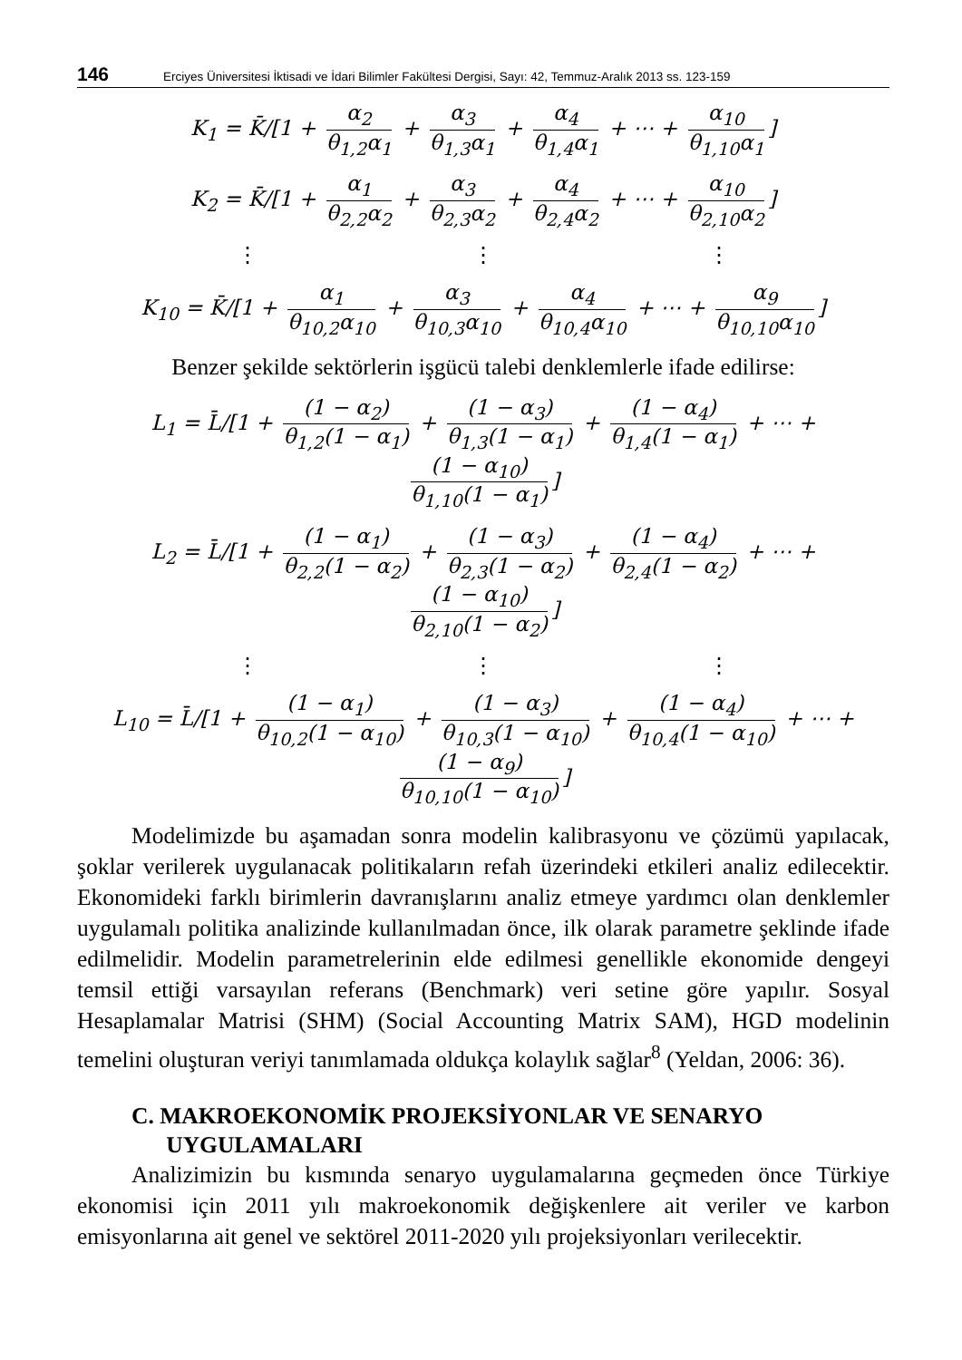146 Erciyes Üniversitesi İktisadi ve İdari Bilimler Fakültesi Dergisi, Sayı: 42, Temmuz-Aralık 2013 ss. 123-159
K<sub>1</sub> = K̄/[1 + α<sub>2</sub> θ<sub>1,2</sub>α<sub>1</sub> + α<sub>3</sub> θ<sub>1,3</sub>α<sub>1</sub> + α<sub>4</sub> θ<sub>1,4</sub>α<sub>1</sub> + ⋯ + α<sub>10</sub> θ<sub>1,10</sub>α<sub>1</sub>]
K<sub>2</sub> = K̄/[1 + α<sub>1</sub> θ<sub>2,2</sub>α<sub>2</sub> + α<sub>3</sub> θ<sub>2,3</sub>α<sub>2</sub> + α<sub>4</sub> θ<sub>2,4</sub>α<sub>2</sub> + ⋯ + α<sub>10</sub> θ<sub>2,10</sub>α<sub>2</sub>]
⋮ ⋮ ⋮
K<sub>10</sub> = K̄/[1 + α<sub>1</sub> θ<sub>10,2</sub>α<sub>10</sub> + α<sub>3</sub> θ<sub>10,3</sub>α<sub>10</sub> + α<sub>4</sub> θ<sub>10,4</sub>α<sub>10</sub> + ⋯ + α<sub>9</sub> θ<sub>10,10</sub>α<sub>10</sub>]
Benzer şekilde sektörlerin işgücü talebi denklemlerle ifade edilirse:
L<sub>1</sub> = L̄/[1 + (1 − α<sub>2</sub>) θ<sub>1,2</sub>(1 − α<sub>1</sub>) + (1 − α<sub>3</sub>) θ<sub>1,3</sub>(1 − α<sub>1</sub>) + (1 − α<sub>4</sub>) θ<sub>1,4</sub>(1 − α<sub>1</sub>) + ⋯ + (1 − α<sub>10</sub>) θ<sub>1,10</sub>(1 − α<sub>1</sub>)]
L<sub>2</sub> = L̄/[1 + (1 − α<sub>1</sub>) θ<sub>2,2</sub>(1 − α<sub>2</sub>) + (1 − α<sub>3</sub>) θ<sub>2,3</sub>(1 − α<sub>2</sub>) + (1 − α<sub>4</sub>) θ<sub>2,4</sub>(1 − α<sub>2</sub>) + ⋯ + (1 − α<sub>10</sub>) θ<sub>2,10</sub>(1 − α<sub>2</sub>)]
⋮ ⋮ ⋮
L<sub>10</sub> = L̄/[1 + (1 − α<sub>1</sub>) θ<sub>10,2</sub>(1 − α<sub>10</sub>) + (1 − α<sub>3</sub>) θ<sub>10,3</sub>(1 − α<sub>10</sub>) + (1 − α<sub>4</sub>) θ<sub>10,4</sub>(1 − α<sub>10</sub>) + ⋯ + (1 − α<sub>9</sub>) θ<sub>10,10</sub>(1 − α<sub>10</sub>)]
Modelimizde bu aşamadan sonra modelin kalibrasyonu ve çözümü yapılacak, şoklar verilerek uygulanacak politikaların refah üzerindeki etkileri analiz edilecektir. Ekonomideki farklı birimlerin davranışlarını analiz etmeye yardımcı olan denklemler uygulamalı politika analizinde kullanılmadan önce, ilk olarak parametre şeklinde ifade edilmelidir. Modelin parametrelerinin elde edilmesi genellikle ekonomide dengeyi temsil ettiği varsayılan referans (Benchmark) veri setine göre yapılır. Sosyal Hesaplamalar Matrisi (SHM) (Social Accounting Matrix SAM), HGD modelinin temelini oluşturan veriyi tanımlamada oldukça kolaylık sağlar<sup>8</sup> (Yeldan, 2006: 36).
C. MAKROEKONOMİK PROJEKSİYONLAR VE SENARYO
UYGULAMALARI
Analizimizin bu kısmında senaryo uygulamalarına geçmeden önce Türkiye ekonomisi için 2011 yılı makroekonomik değişkenlere ait veriler ve karbon emisyonlarına ait genel ve sektörel 2011-2020 yılı projeksiyonları verilecektir.